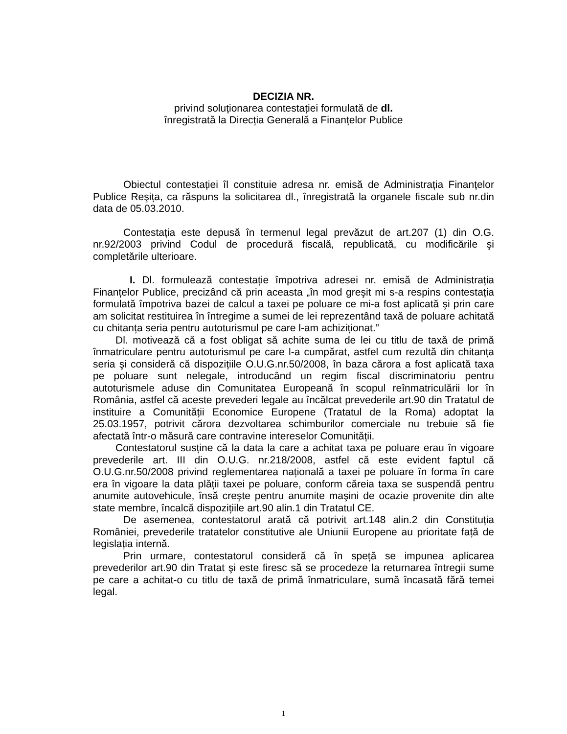DECIZIA NR.
privind soluționarea contestației formulată de dl.
înregistrată la Direcția Generală a Finanțelor Publice
Obiectul contestației îl constituie adresa nr. emisă de Administrația Finanțelor Publice Reşița, ca răspuns la solicitarea dl., înregistrată la organele fiscale sub nr.din data de 05.03.2010.
Contestația este depusă în termenul legal prevăzut de art.207 (1) din O.G. nr.92/2003 privind Codul de procedură fiscală, republicată, cu modificările şi completările ulterioare.
I. Dl. formulează contestație împotriva adresei nr. emisă de Administrația Finanțelor Publice, precizând că prin aceasta „în mod greşit mi s-a respins contestația formulată împotriva bazei de calcul a taxei pe poluare ce mi-a fost aplicată şi prin care am solicitat restituirea în întregime a sumei de lei reprezentând taxă de poluare achitată cu chitanța seria pentru autoturismul pe care l-am achiziționat.”
Dl. motivează că a fost obligat să achite suma de lei cu titlu de taxă de primă înmatriculare pentru autoturismul pe care l-a cumpărat, astfel cum rezultă din chitanța seria şi consideră că dispozițiile O.U.G.nr.50/2008, în baza cărora a fost aplicată taxa pe poluare sunt nelegale, introducând un regim fiscal discriminatoriu pentru autoturismele aduse din Comunitatea Europeană în scopul reînmatriculării lor în România, astfel că aceste prevederi legale au încălcat prevederile art.90 din Tratatul de instituire a Comunității Economice Europene (Tratatul de la Roma) adoptat la 25.03.1957, potrivit cărora dezvoltarea schimburilor comerciale nu trebuie să fie afectată într-o măsură care contravine intereselor Comunității.
Contestatorul susține că la data la care a achitat taxa pe poluare erau în vigoare prevederile art. III din O.U.G. nr.218/2008, astfel că este evident faptul că O.U.G.nr.50/2008 privind reglementarea națională a taxei pe poluare în forma în care era în vigoare la data plății taxei pe poluare, conform căreia taxa se suspendă pentru anumite autovehicule, însă creşte pentru anumite maşini de ocazie provenite din alte state membre, încalcă dispozițiile art.90 alin.1 din Tratatul CE.
De asemenea, contestatorul arată că potrivit art.148 alin.2 din Constituția României, prevederile tratatelor constitutive ale Uniunii Europene au prioritate față de legislația internă.
Prin urmare, contestatorul consideră că în speță se impunea aplicarea prevederilor art.90 din Tratat şi este firesc să se procedeze la returnarea întregii sume pe care a achitat-o cu titlu de taxă de primă înmatriculare, sumă încasată fără temei legal.
1